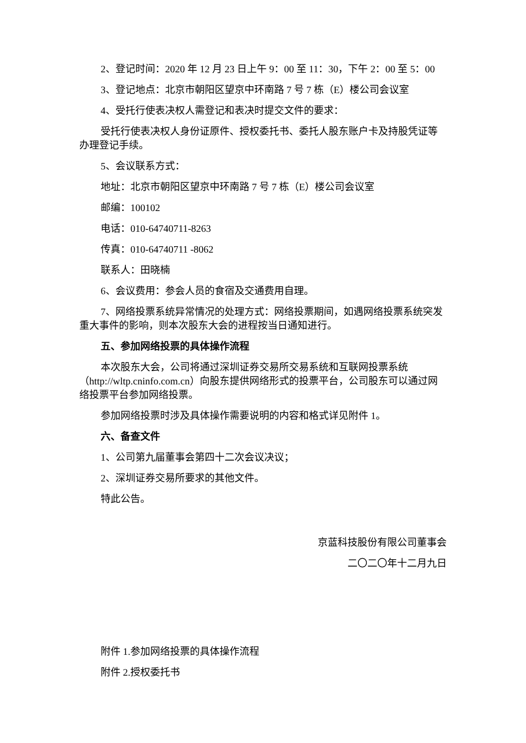2、登记时间：2020 年 12 月 23 日上午 9：00 至 11：30，下午 2：00 至 5：00
3、登记地点：北京市朝阳区望京中环南路 7 号 7 栋（E）楼公司会议室
4、受托行使表决权人需登记和表决时提交文件的要求：
受托行使表决权人身份证原件、授权委托书、委托人股东账户卡及持股凭证等办理登记手续。
5、会议联系方式：
地址：北京市朝阳区望京中环南路 7 号 7 栋（E）楼公司会议室
邮编：100102
电话：010-64740711-8263
传真：010-64740711 -8062
联系人：田晓楠
6、会议费用：参会人员的食宿及交通费用自理。
7、网络投票系统异常情况的处理方式：网络投票期间，如遇网络投票系统突发重大事件的影响，则本次股东大会的进程按当日通知进行。
五、参加网络投票的具体操作流程
本次股东大会，公司将通过深圳证券交易所交易系统和互联网投票系统（http://wltp.cninfo.com.cn）向股东提供网络形式的投票平台，公司股东可以通过网络投票平台参加网络投票。
参加网络投票时涉及具体操作需要说明的内容和格式详见附件 1。
六、备查文件
1、公司第九届董事会第四十二次会议决议；
2、深圳证券交易所要求的其他文件。
特此公告。
京蓝科技股份有限公司董事会
二〇二〇年十二月九日
附件 1.参加网络投票的具体操作流程
附件 2.授权委托书